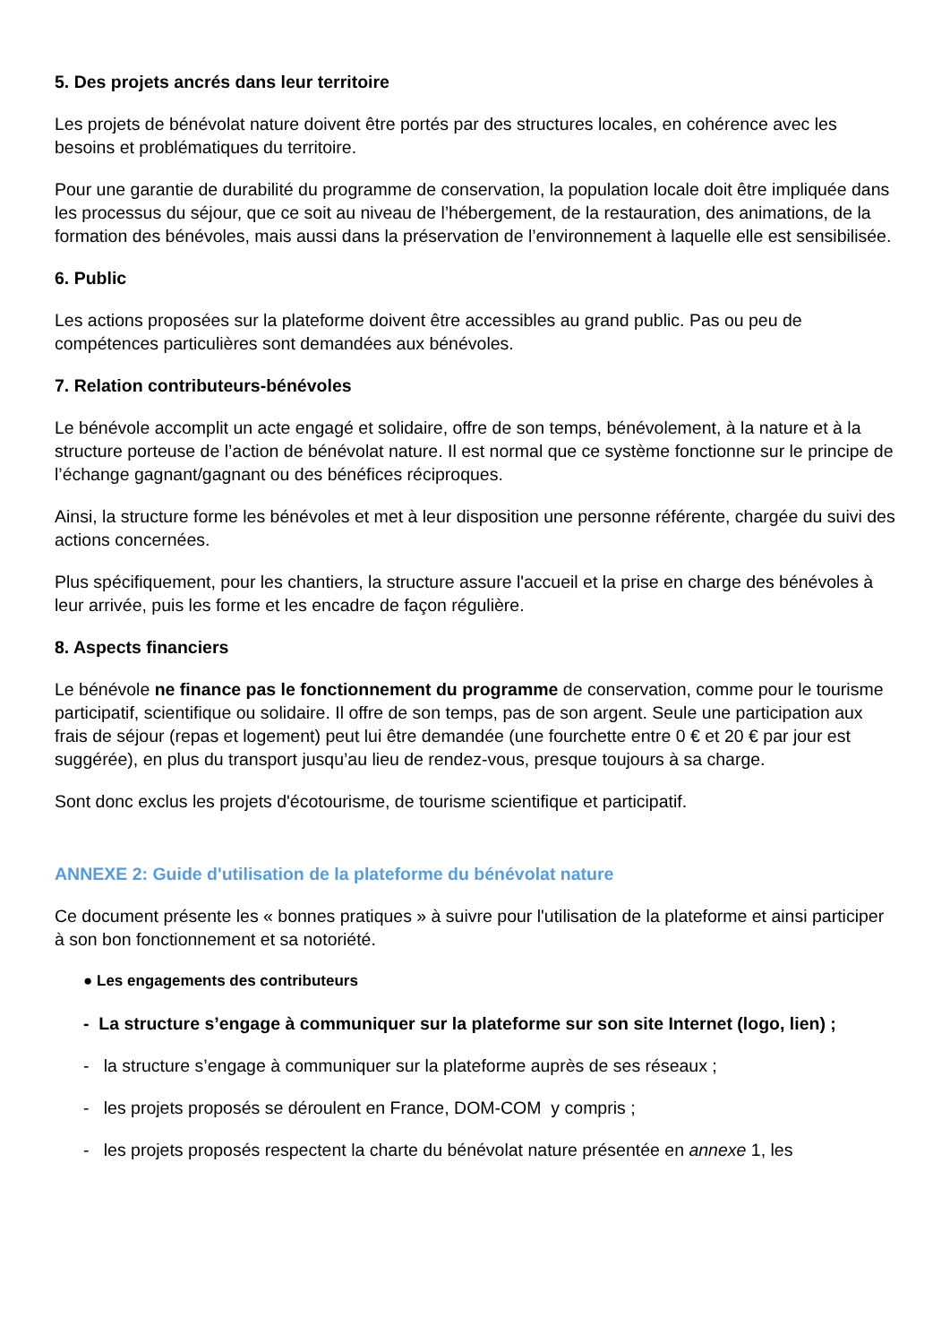5. Des projets ancrés dans leur territoire
Les projets de bénévolat nature doivent être portés par des structures locales, en cohérence avec les besoins et problématiques du territoire.
Pour une garantie de durabilité du programme de conservation, la population locale doit être impliquée dans les processus du séjour, que ce soit au niveau de l’hébergement, de la restauration, des animations, de la formation des bénévoles, mais aussi dans la préservation de l’environnement à laquelle elle est sensibilisée.
6. Public
Les actions proposées sur la plateforme doivent être accessibles au grand public. Pas ou peu de compétences particulières sont demandées aux bénévoles.
7. Relation contributeurs-bénévoles
Le bénévole accomplit un acte engagé et solidaire, offre de son temps, bénévolement, à la nature et à la structure porteuse de l’action de bénévolat nature. Il est normal que ce système fonctionne sur le principe de l’échange gagnant/gagnant ou des bénéfices réciproques.
Ainsi, la structure forme les bénévoles et met à leur disposition une personne référente, chargée du suivi des actions concernées.
Plus spécifiquement, pour les chantiers, la structure assure l'accueil et la prise en charge des bénévoles à leur arrivée, puis les forme et les encadre de façon régulière.
8. Aspects financiers
Le bénévole ne finance pas le fonctionnement du programme de conservation, comme pour le tourisme participatif, scientifique ou solidaire. Il offre de son temps, pas de son argent. Seule une participation aux frais de séjour (repas et logement) peut lui être demandée (une fourchette entre 0 € et 20 € par jour est suggérée), en plus du transport jusqu’au lieu de rendez-vous, presque toujours à sa charge.
Sont donc exclus les projets d'écotourisme, de tourisme scientifique et participatif.
ANNEXE 2: Guide d'utilisation de la plateforme du bénévolat nature
Ce document présente les « bonnes pratiques » à suivre pour l'utilisation de la plateforme et ainsi participer à son bon fonctionnement et sa notoriété.
● Les engagements des contributeurs
- La structure s’engage à communiquer sur la plateforme sur son site Internet (logo, lien) ;
- la structure s’engage à communiquer sur la plateforme auprès de ses réseaux ;
- les projets proposés se déroulent en France, DOM-COM y compris ;
- les projets proposés respectent la charte du bénévolat nature présentée en annexe 1, les